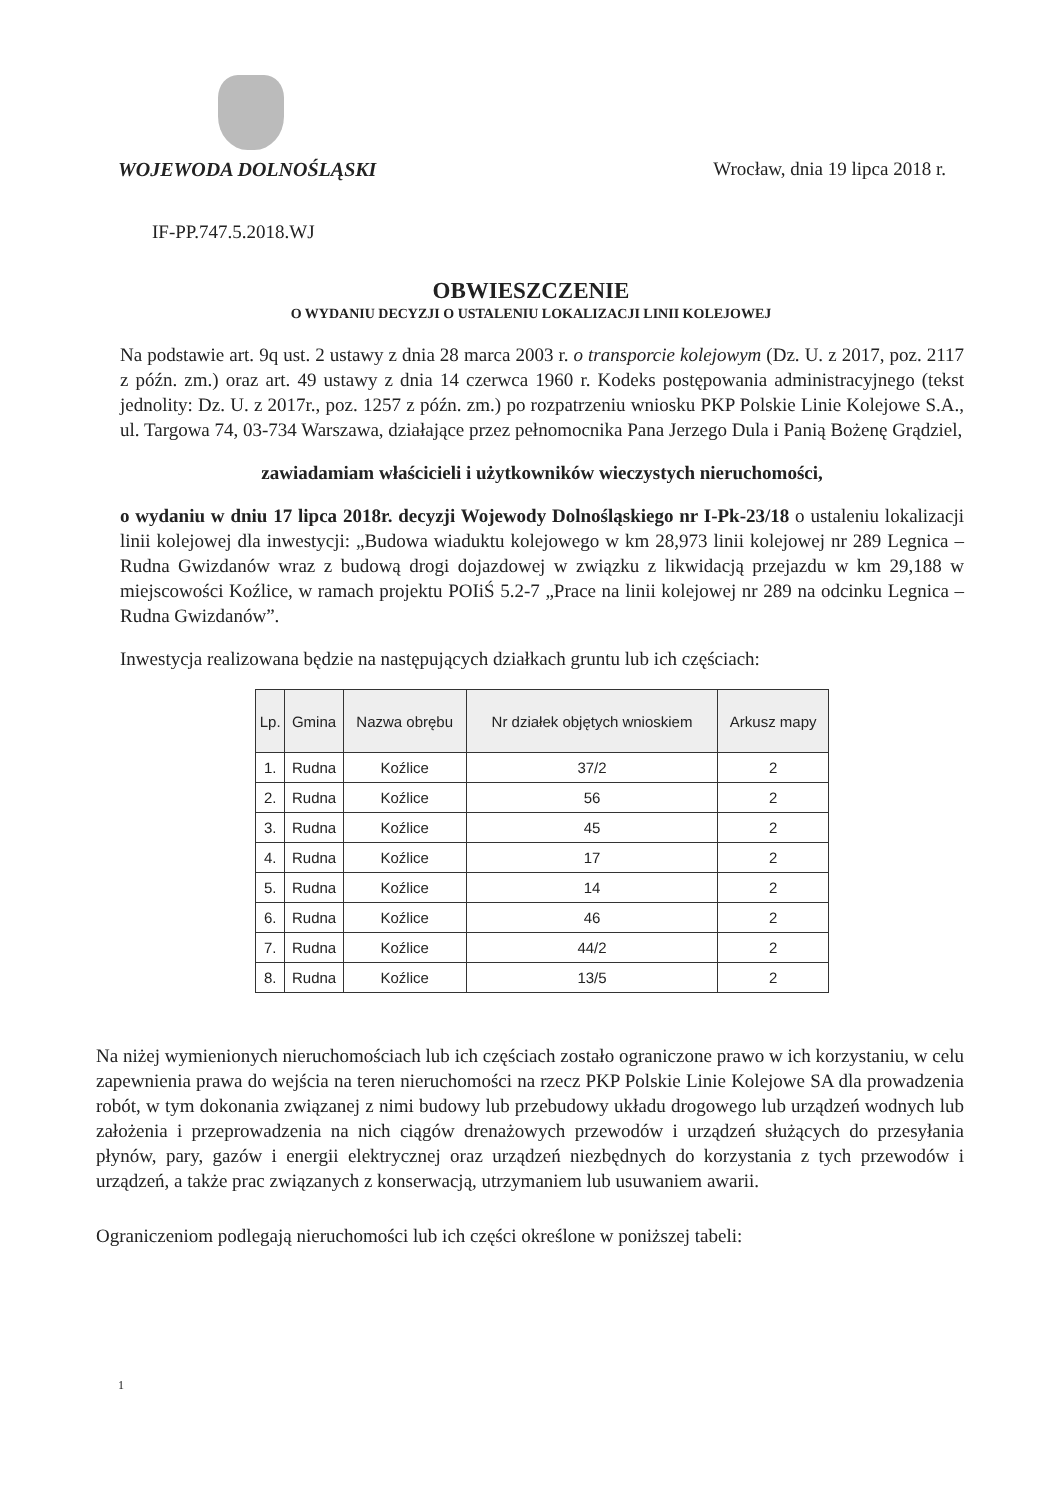WOJEWODA DOLNOŚLĄSKI Wrocław, dnia 19 lipca 2018 r.
IF-PP.747.5.2018.WJ
OBWIESZCZENIE
O WYDANIU DECYZJI O USTALENIU LOKALIZACJI LINII KOLEJOWEJ
Na podstawie art. 9q ust. 2 ustawy z dnia 28 marca 2003 r. o transporcie kolejowym (Dz. U. z 2017, poz. 2117 z późn. zm.) oraz art. 49 ustawy z dnia 14 czerwca 1960 r. Kodeks postępowania administracyjnego (tekst jednolity: Dz. U. z 2017r., poz. 1257 z późn. zm.) po rozpatrzeniu wniosku PKP Polskie Linie Kolejowe S.A., ul. Targowa 74, 03-734 Warszawa, działające przez pełnomocnika Pana Jerzego Dula i Panią Bożenę Grądziel,
zawiadamiam właścicieli i użytkowników wieczystych nieruchomości,
o wydaniu w dniu 17 lipca 2018r. decyzji Wojewody Dolnośląskiego nr I-Pk-23/18 o ustaleniu lokalizacji linii kolejowej dla inwestycji: „Budowa wiaduktu kolejowego w km 28,973 linii kolejowej nr 289 Legnica – Rudna Gwizdanów wraz z budową drogi dojazdowej w związku z likwidacją przejazdu w km 29,188 w miejscowości Koźlice, w ramach projektu POIiŚ 5.2-7 „Prace na linii kolejowej nr 289 na odcinku Legnica – Rudna Gwizdanów”.
Inwestycja realizowana będzie na następujących działkach gruntu lub ich częściach:
| Lp. | Gmina | Nazwa obrębu | Nr działek objętych wnioskiem | Arkusz mapy |
| --- | --- | --- | --- | --- |
| 1. | Rudna | Koźlice | 37/2 | 2 |
| 2. | Rudna | Koźlice | 56 | 2 |
| 3. | Rudna | Koźlice | 45 | 2 |
| 4. | Rudna | Koźlice | 17 | 2 |
| 5. | Rudna | Koźlice | 14 | 2 |
| 6. | Rudna | Koźlice | 46 | 2 |
| 7. | Rudna | Koźlice | 44/2 | 2 |
| 8. | Rudna | Koźlice | 13/5 | 2 |
Na niżej wymienionych nieruchomościach lub ich częściach zostało ograniczone prawo w ich korzystaniu, w celu zapewnienia prawa do wejścia na teren nieruchomości na rzecz PKP Polskie Linie Kolejowe SA dla prowadzenia robót, w tym dokonania związanej z nimi budowy lub przebudowy układu drogowego lub urządzeń wodnych lub założenia i przeprowadzenia na nich ciągów drenażowych przewodów i urządzeń służących do przesyłania płynów, pary, gazów i energii elektrycznej oraz urządzeń niezbędnych do korzystania z tych przewodów i urządzeń, a także prac związanych z konserwacją, utrzymaniem lub usuwaniem awarii.
Ograniczeniom podlegają nieruchomości lub ich części określone w poniższej tabeli:
1